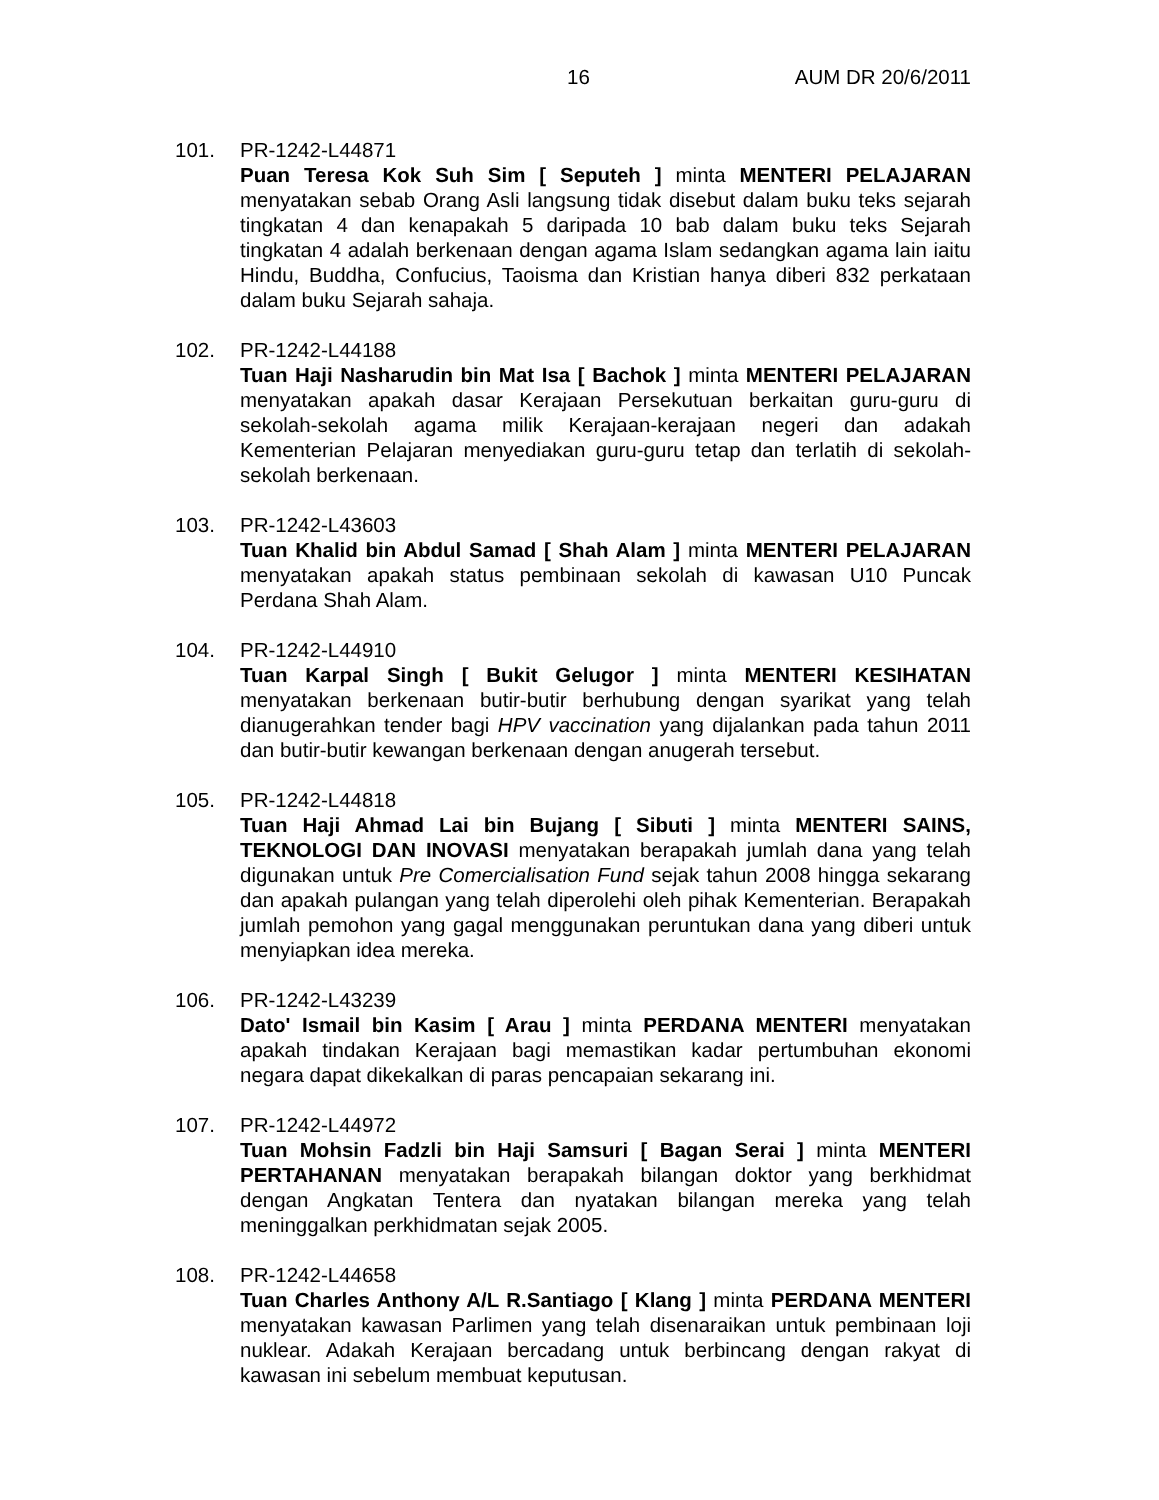16 AUM DR 20/6/2011
101. PR-1242-L44871
Puan Teresa Kok Suh Sim [ Seputeh ] minta MENTERI PELAJARAN menyatakan sebab Orang Asli langsung tidak disebut dalam buku teks sejarah tingkatan 4 dan kenapakah 5 daripada 10 bab dalam buku teks Sejarah tingkatan 4 adalah berkenaan dengan agama Islam sedangkan agama lain iaitu Hindu, Buddha, Confucius, Taoisma dan Kristian hanya diberi 832 perkataan dalam buku Sejarah sahaja.
102. PR-1242-L44188
Tuan Haji Nasharudin bin Mat Isa [ Bachok ] minta MENTERI PELAJARAN menyatakan apakah dasar Kerajaan Persekutuan berkaitan guru-guru di sekolah-sekolah agama milik Kerajaan-kerajaan negeri dan adakah Kementerian Pelajaran menyediakan guru-guru tetap dan terlatih di sekolah-sekolah berkenaan.
103. PR-1242-L43603
Tuan Khalid bin Abdul Samad [ Shah Alam ] minta MENTERI PELAJARAN menyatakan apakah status pembinaan sekolah di kawasan U10 Puncak Perdana Shah Alam.
104. PR-1242-L44910
Tuan Karpal Singh [ Bukit Gelugor ] minta MENTERI KESIHATAN menyatakan berkenaan butir-butir berhubung dengan syarikat yang telah dianugerahkan tender bagi HPV vaccination yang dijalankan pada tahun 2011 dan butir-butir kewangan berkenaan dengan anugerah tersebut.
105. PR-1242-L44818
Tuan Haji Ahmad Lai bin Bujang [ Sibuti ] minta MENTERI SAINS, TEKNOLOGI DAN INOVASI menyatakan berapakah jumlah dana yang telah digunakan untuk Pre Comercialisation Fund sejak tahun 2008 hingga sekarang dan apakah pulangan yang telah diperolehi oleh pihak Kementerian. Berapakah jumlah pemohon yang gagal menggunakan peruntukan dana yang diberi untuk menyiapkan idea mereka.
106. PR-1242-L43239
Dato' Ismail bin Kasim [ Arau ] minta PERDANA MENTERI menyatakan apakah tindakan Kerajaan bagi memastikan kadar pertumbuhan ekonomi negara dapat dikekalkan di paras pencapaian sekarang ini.
107. PR-1242-L44972
Tuan Mohsin Fadzli bin Haji Samsuri [ Bagan Serai ] minta MENTERI PERTAHANAN menyatakan berapakah bilangan doktor yang berkhidmat dengan Angkatan Tentera dan nyatakan bilangan mereka yang telah meninggalkan perkhidmatan sejak 2005.
108. PR-1242-L44658
Tuan Charles Anthony A/L R.Santiago [ Klang ] minta PERDANA MENTERI menyatakan kawasan Parlimen yang telah disenaraikan untuk pembinaan loji nuklear. Adakah Kerajaan bercadang untuk berbincang dengan rakyat di kawasan ini sebelum membuat keputusan.